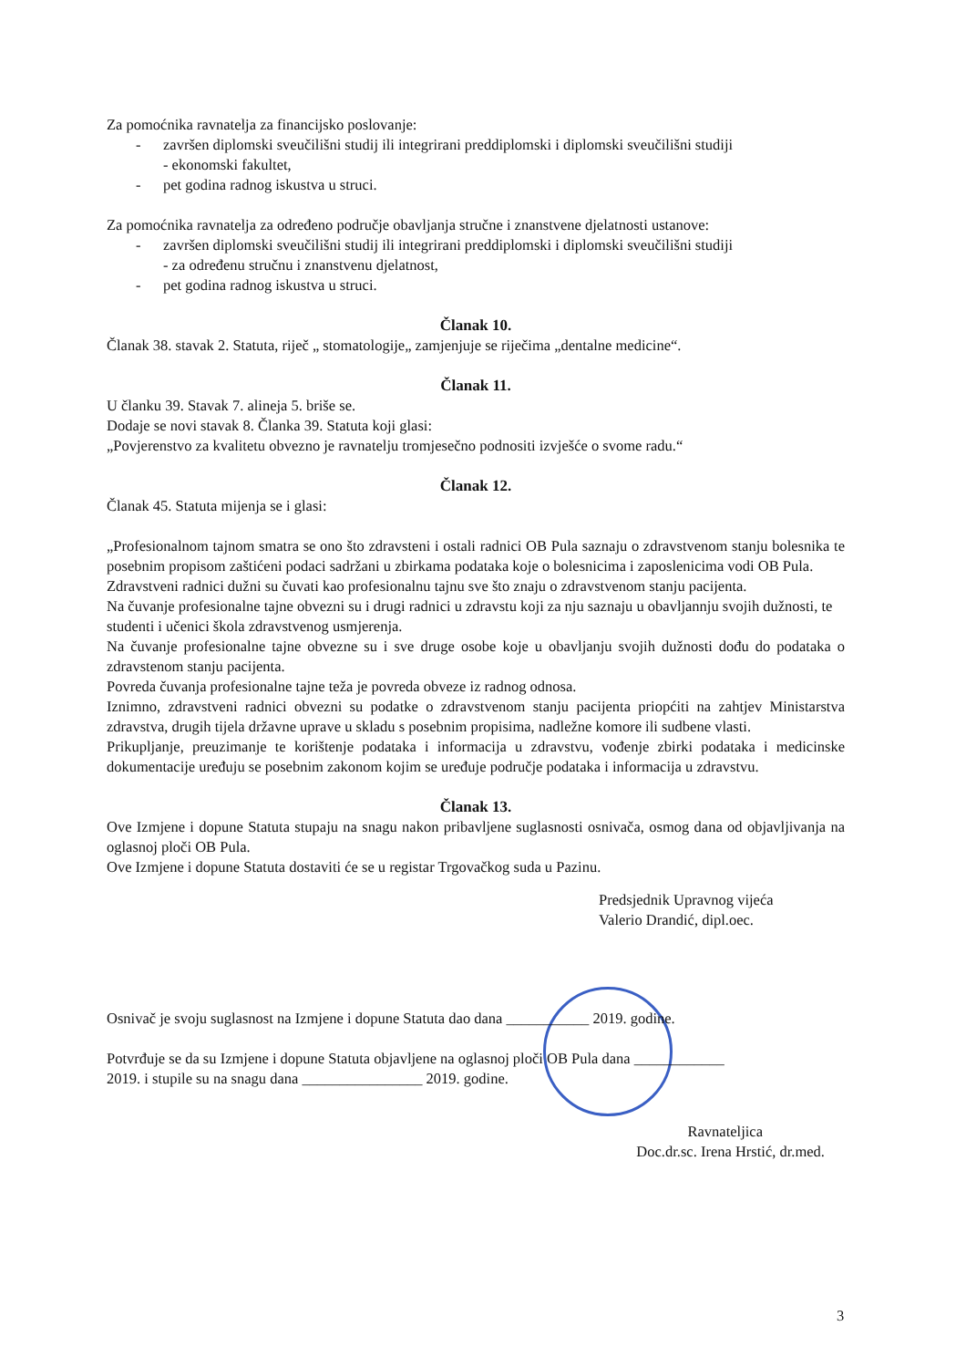Za pomoćnika ravnatelja za financijsko poslovanje:
- završen diplomski sveučilišni studij ili integrirani preddiplomski i diplomski sveučilišni studiji
- ekonomski fakultet,
- pet godina radnog iskustva u struci.
Za pomoćnika ravnatelja za određeno područje obavljanja stručne i znanstvene djelatnosti ustanove:
- završen diplomski sveučilišni studij ili integrirani preddiplomski i diplomski sveučilišni studiji
- za određenu stručnu i znanstvenu djelatnost,
- pet godina radnog iskustva u struci.
Članak 10.
Članak 38. stavak 2. Statuta, riječ „ stomatologije„ zamjenjuje se riječima „dentalne medicine“.
Članak 11.
U članku 39. Stavak 7. alineja 5. briše se.
Dodaje se novi stavak 8. Članka 39. Statuta koji glasi:
„Povjerenstvo za kvalitetu obvezno je ravnatelju tromjesečno podnositi izvješće o svome radu.“
Članak 12.
Članak 45. Statuta mijenja se i glasi:
„Profesionalnom tajnom smatra se ono što zdravsteni i ostali radnici OB Pula saznaju o zdravstvenom stanju bolesnika te posebnim propisom zaštićeni podaci sadržani u zbirkama podataka koje o bolesnicima i zaposlenicima vodi OB Pula.
Zdravstveni radnici dužni su čuvati kao profesionalnu tajnu sve što znaju o zdravstvenom stanju pacijenta.
Na čuvanje profesionalne tajne obvezni su i drugi radnici u zdravstu koji za nju saznaju u obavljannju svojih dužnosti, te studenti i učenici škola zdravstvenog usmjerenja.
Na čuvanje profesionalne tajne obvezne su i sve druge osobe koje u obavljanju svojih dužnosti dođu do podataka o zdravstenom stanju pacijenta.
Povreda čuvanja profesionalne tajne teža je povreda obveze iz radnog odnosa.
Iznimno, zdravstveni radnici obvezni su podatke o zdravstvenom stanju pacijenta priopćiti na zahtjev Ministarstva zdravstva, drugih tijela državne uprave u skladu s posebnim propisima, nadležne komore ili sudbene vlasti.
Prikupljanje, preuzimanje te korištenje podataka i informacija u zdravstvu, vođenje zbirki podataka i medicinske dokumentacije uređuju se posebnim zakonom kojim se uređuje područje podataka i informacija u zdravstvu.
Članak 13.
Ove Izmjene i dopune Statuta stupaju na snagu nakon pribavljene suglasnosti osnivača, osmog dana od objavljivanja na oglasnoj ploči OB Pula.
Ove Izmjene i dopune Statuta dostaviti će se u registar Trgovačkog suda u Pazinu.
Predsjednik Upravnog vijeća
Valerio Drandić, dipl.oec.
Osnivač je svoju suglasnost na Izmjene i dopune Statuta dao dana ___________ 2019. godine.
Potvrđuje se da su Izmjene i dopune Statuta objavljene na oglasnoj ploči OB Pula dana ____________
2019. i stupile su na snagu dana ________________ 2019. godine.
Ravnateljica
Doc.dr.sc. Irena Hrstić, dr.med.
3